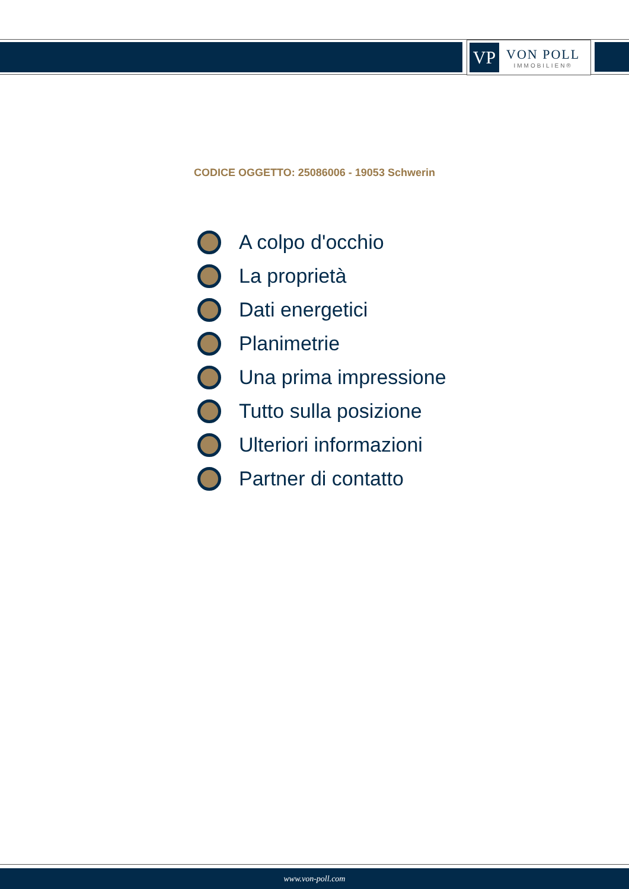VP
VON POLL
IMMOBILIEN®
CODICE OGGETTO: 25086006 - 19053 Schwerin
A colpo d'occhio
La proprietà
Dati energetici
Planimetrie
Una prima impressione
Tutto sulla posizione
Ulteriori informazioni
Partner di contatto
www.von-poll.com